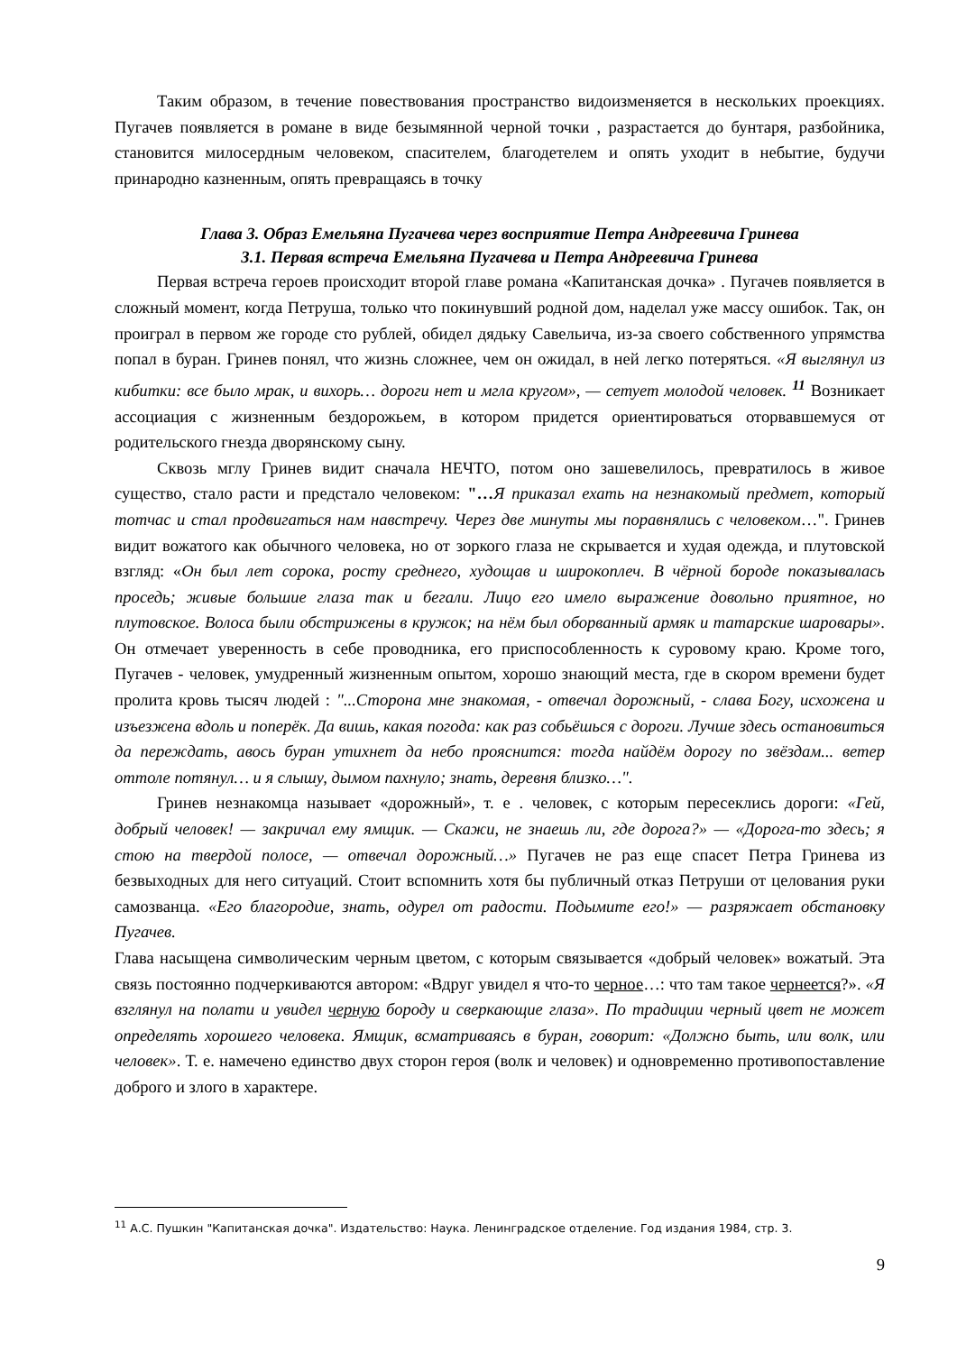Таким образом, в течение повествования пространство видоизменяется в нескольких проекциях. Пугачев появляется в романе в виде безымянной черной точки , разрастается до бунтаря, разбойника, становится милосердным человеком, спасителем, благодетелем и опять уходит в небытие, будучи принародно казненным, опять превращаясь в точку
Глава 3. Образ Емельяна Пугачева через восприятие Петра Андреевича Гринева
3.1. Первая встреча Емельяна Пугачева и Петра Андреевича Гринева
Первая встреча героев происходит второй главе романа «Капитанская дочка» . Пугачев появляется в сложный момент, когда Петруша, только что покинувший родной дом, наделал уже массу ошибок. Так, он проиграл в первом же городе сто рублей, обидел дядьку Савельича, из-за своего собственного упрямства попал в буран. Гринев понял, что жизнь сложнее, чем он ожидал, в ней легко потеряться. «Я выглянул из кибитки: все было мрак, и вихорь… дороги нет и мгла кругом», — сетует молодой человек. <sup>11</sup> Возникает ассоциация с жизненным бездорожьем, в котором придется ориентироваться оторвавшемуся от родительского гнезда дворянскому сыну.
Сквозь мглу Гринев видит сначала НЕЧТО, потом оно зашевелилось, превратилось в живое существо, стало расти и предстало человеком: "…Я приказал ехать на незнакомый предмет, который тотчас и стал продвигаться нам навстречу. Через две минуты мы поравнялись с человеком…". Гринев видит вожатого как обычного человека, но от зоркого глаза не скрывается и худая одежда, и плутовской взгляд: «Он был лет сорока, росту среднего, худощав и широкоплеч. В чёрной бороде показывалась проседь; живые большие глаза так и бегали. Лицо его имело выражение довольно приятное, но плутовское. Волоса были обстрижены в кружок; на нём был оборванный армяк и татарские шаровары». Он отмечает уверенность в себе проводника, его приспособленность к суровому краю. Кроме того, Пугачев - человек, умудренный жизненным опытом, хорошо знающий места, где в скором времени будет пролита кровь тысяч людей : "...Сторона мне знакомая, - отвечал дорожный, - слава Богу, исхожена и изъезжена вдоль и поперёк. Да вишь, какая погода: как раз собьёшься с дороги. Лучше здесь остановиться да переждать, авось буран утихнет да небо прояснится: тогда найдём дорогу по звёздам... ветер оттоле потянул… и я слышу, дымом пахнуло; знать, деревня близко…".
Гринев незнакомца называет «дорожный», т. е . человек, с которым пересеклись дороги: «Гей, добрый человек! — закричал ему ямщик. — Скажи, не знаешь ли, где дорога?» — «Дорога-то здесь; я стою на твердой полосе, — отвечал дорожный…» Пугачев не раз еще спасет Петра Гринева из безвыходных для него ситуаций. Стоит вспомнить хотя бы публичный отказ Петруши от целования руки самозванца. «Его благородие, знать, одурел от радости. Подымите его!» — разряжает обстановку Пугачев.
Глава насыщена символическим черным цветом, с которым связывается «добрый человек» вожатый. Эта связь постоянно подчеркиваются автором: «Вдруг увидел я что-то черное…: что там такое чернеется?». «Я взглянул на полати и увидел черную бороду и сверкающие глаза». По традиции черный цвет не может определять хорошего человека. Ямщик, всматриваясь в буран, говорит: «Должно быть, или волк, или человек». Т. е. намечено единство двух сторон героя (волк и человек) и одновременно противопоставление доброго и злого в характере.
<sup>11</sup> А.С. Пушкин "Капитанская дочка". Издательство: Наука. Ленинградское отделение. Год издания 1984, стр. 3.
9